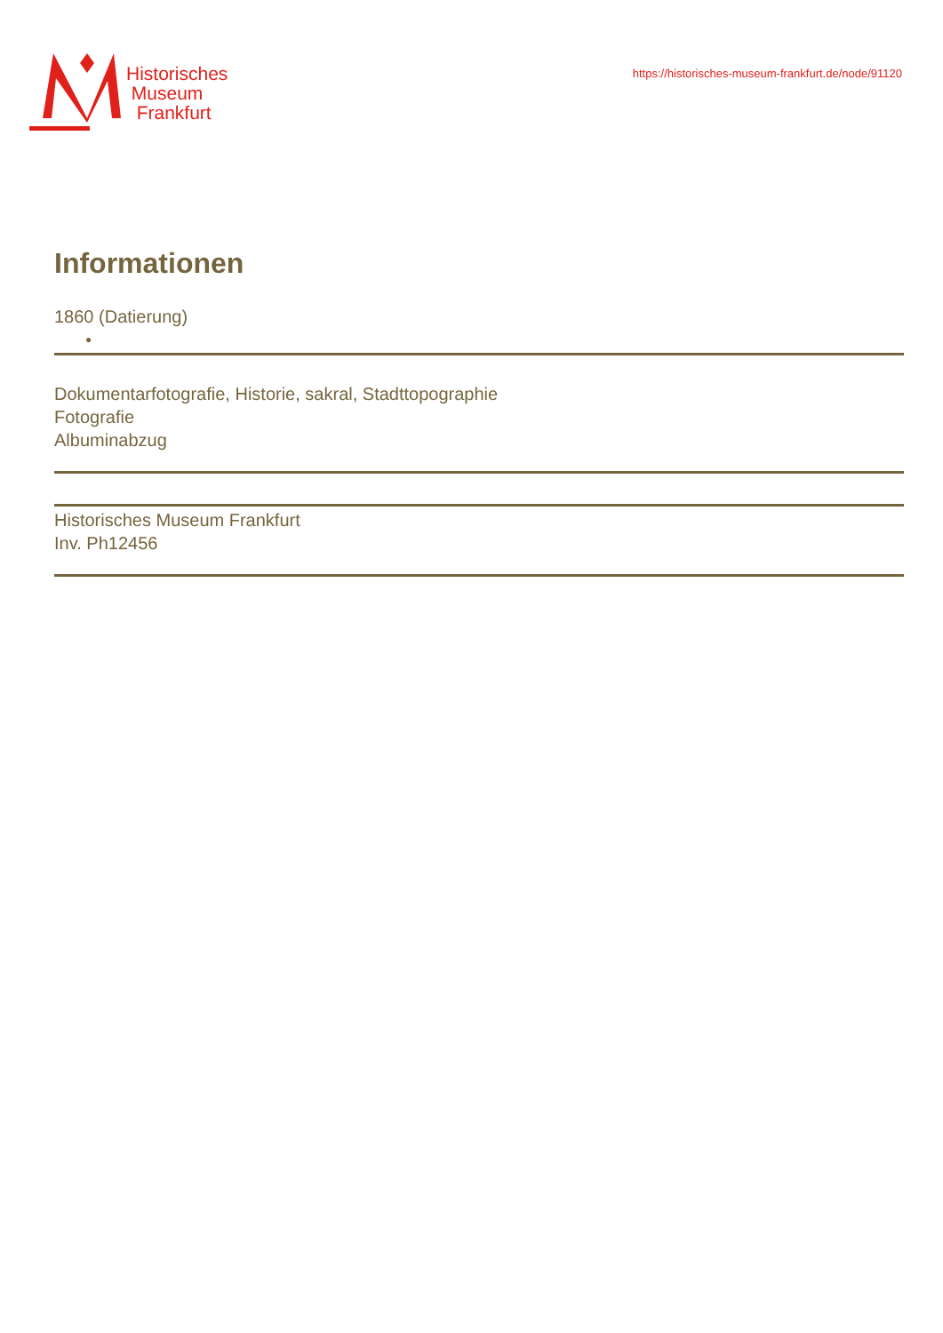Historisches
Museum
Frankfurt
https://historisches-museum-frankfurt.de/node/91120
Informationen
1860 (Datierung)
●
Dokumentarfotografie, Historie, sakral, Stadttopographie
Fotografie
Albuminabzug
Historisches Museum Frankfurt
Inv. Ph12456